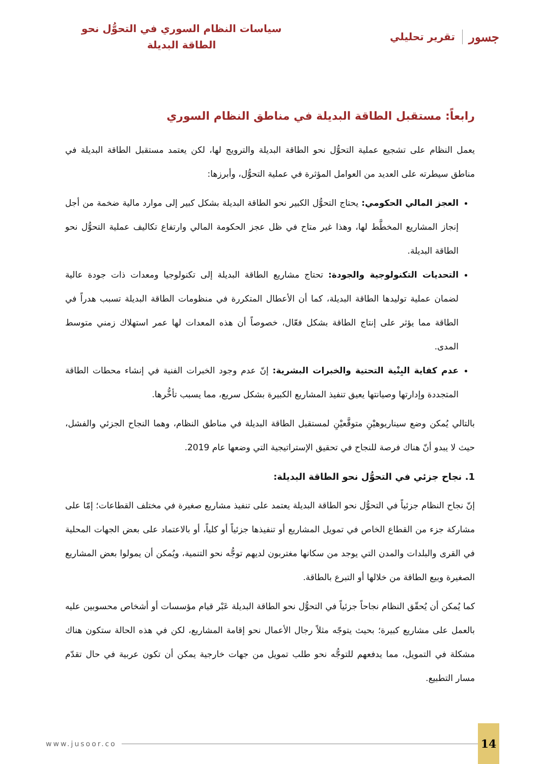جسور تقرير تحليلي
سياسات النظام السوري في التحوُّل نحو
الطاقة البديلة
رابعاً: مستقبل الطاقة البديلة في مناطق النظام السوري
يعمل النظام على تشجيع عملية التحوُّل نحو الطاقة البديلة والترويج لها، لكن يعتمد مستقبل الطاقة البديلة في مناطق سيطرته على العديد من العوامل المؤثرة في عملية التحوُّل، وأبرزها:
العجز المالي الحكومي: يحتاج التحوُّل الكبير نحو الطاقة البديلة بشكل كبير إلى موارد مالية ضخمة من أجل إنجاز المشاريع المخطَّط لها، وهذا غير متاح في ظل عجز الحكومة المالي وارتفاع تكاليف عملية التحوُّل نحو الطاقة البديلة.
التحديات التكنولوجية والجودة: تحتاج مشاريع الطاقة البديلة إلى تكنولوجيا ومعدات ذات جودة عالية لضمان عملية توليدها الطاقة البديلة، كما أن الأعطال المتكررة في منظومات الطاقة البديلة تسبب هدراً في الطاقة مما يؤثر على إنتاج الطاقة بشكل فعّال، خصوصاً أن هذه المعدات لها عمر استهلاك زمني متوسط المدى.
عدم كفاية البِنْية التحتية والخبرات البشرية: إنّ عدم وجود الخبرات الفنية في إنشاء محطات الطاقة المتجددة وإدارتها وصيانتها يعيق تنفيذ المشاريع الكبيرة بشكل سريع، مما يسبب تأخُّرها.
بالتالي يُمكن وضع سيناريوهيْنِ متوقَّعيْنِ لمستقبل الطاقة البديلة في مناطق النظام، وهما النجاح الجزئي والفشل، حيث لا يبدو أنّ هناك فرصة للنجاح في تحقيق الإستراتيجية التي وضعها عام 2019.
1. نجاح جزئي في التحوُّل نحو الطاقة البديلة:
إنّ نجاح النظام جزئياً في التحوُّل نحو الطاقة البديلة يعتمد على تنفيذ مشاريع صغيرة في مختلف القطاعات؛ إمّا على مشاركة جزء من القطاع الخاص في تمويل المشاريع أو تنفيذها جزئياً أو كلياً، أو بالاعتماد على بعض الجهات المحلية في القرى والبلدات والمدن التي يوجد من سكانها مغتربون لديهم توجُّه نحو التنمية، ويُمكن أن يمولوا بعض المشاريع الصغيرة وبيع الطاقة من خلالها أو التبرع بالطاقة.
كما يُمكن أن يُحقّق النظام نجاحاً جزئياً في التحوُّل نحو الطاقة البديلة عَبْر قيام مؤسسات أو أشخاص محسوبين عليه بالعمل على مشاريع كبيرة؛ بحيث يتوجّه مثلاً رجال الأعمال نحو إقامة المشاريع، لكن في هذه الحالة ستكون هناك مشكلة في التمويل، مما يدفعهم للتوجُّه نحو طلب تمويل من جهات خارجية يمكن أن تكون عربية في حال تقدّم مسار التطبيع.
www.jusoor.co 14